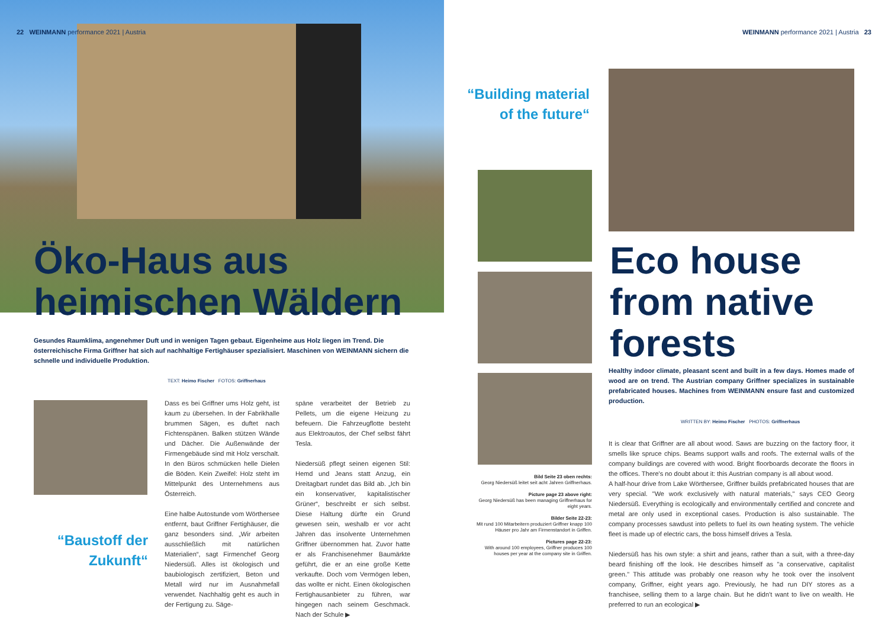22 WEINMANN performance 2021 | Austria
Öko-Haus aus
heimischen Wäldern
Gesundes Raumklima, angenehmer Duft und in wenigen Tagen gebaut. Eigenheime aus Holz liegen im Trend. Die österreichische Firma Griffner hat sich auf nachhaltige Fertighäuser spezialisiert. Maschinen von WEINMANN sichern die schnelle und individuelle Produktion.
TEXT: Heimo Fischer FOTOS: Griffnerhaus
“Baustoff der Zukunft“
Dass es bei Griffner ums Holz geht, ist kaum zu übersehen. In der Fabrikhalle brummen Sägen, es duftet nach Fichtenspänen. Balken stützen Wände und Dächer. Die Außenwände der Firmengebäude sind mit Holz verschalt. In den Büros schmücken helle Dielen die Böden. Kein Zweifel: Holz steht im Mittelpunkt des Unternehmens aus Österreich.
Eine halbe Autostunde vom Wörthersee entfernt, baut Griffner Fertighäuser, die ganz besonders sind. „Wir arbeiten ausschließlich mit natürlichen Materialien“, sagt Firmenchef Georg Niedersüß. Alles ist ökologisch und baubiologisch zertifiziert, Beton und Metall wird nur im Ausnahmefall verwendet. Nachhaltig geht es auch in der Fertigung zu. Säge-
späne verarbeitet der Betrieb zu Pellets, um die eigene Heizung zu befeuern. Die Fahrzeugflotte besteht aus Elektroautos, der Chef selbst fährt Tesla.
Niedersüß pflegt seinen eigenen Stil: Hemd und Jeans statt Anzug, ein Dreitagbart rundet das Bild ab. „Ich bin ein konservativer, kapitalistischer Grüner“, beschreibt er sich selbst. Diese Haltung dürfte ein Grund gewesen sein, weshalb er vor acht Jahren das insolvente Unternehmen Griffner übernommen hat. Zuvor hatte er als Franchisenehmer Baumärkte geführt, die er an eine große Kette verkaufte. Doch vom Vermögen leben, das wollte er nicht. Einen ökologischen Fertighausanbieter zu führen, war hingegen nach seinem Geschmack. Nach der Schule ▶
WEINMANN performance 2021 | Austria 23
“Building material of the future“
Bild Seite 23 oben rechts:
Georg Niedersüß leitet seit acht Jahren Griffnerhaus.
Picture page 23 above right:
Georg Niedersüß has been managing Griffnerhaus for eight years.
Bilder Seite 22-23:
Mit rund 100 Mitarbeitern produziert Griffner knapp 100 Häuser pro Jahr am Firmenstandort in Griffen.
Pictures page 22-23:
With around 100 employees, Griffner produces 100 houses per year at the company site in Griffen.
Eco house
from native
forests
Healthy indoor climate, pleasant scent and built in a few days. Homes made of wood are on trend. The Austrian company Griffner specializes in sustainable prefabricated houses. Machines from WEINMANN ensure fast and customized production.
WRITTEN BY: Heimo Fischer PHOTOS: Griffnerhaus
It is clear that Griffner are all about wood. Saws are buzzing on the factory floor, it smells like spruce chips. Beams support walls and roofs. The external walls of the company buildings are covered with wood. Bright floorboards decorate the floors in the offices. There's no doubt about it: this Austrian company is all about wood.
A half-hour drive from Lake Wörthersee, Griffner builds prefabricated houses that are very special. "We work exclusively with natural materials," says CEO Georg Niedersüß. Everything is ecologically and environmentally certified and concrete and metal are only used in exceptional cases. Production is also sustainable. The company processes sawdust into pellets to fuel its own heating system. The vehicle fleet is made up of electric cars, the boss himself drives a Tesla.
Niedersüß has his own style: a shirt and jeans, rather than a suit, with a three-day beard finishing off the look. He describes himself as "a conservative, capitalist green." This attitude was probably one reason why he took over the insolvent company, Griffner, eight years ago. Previously, he had run DIY stores as a franchisee, selling them to a large chain. But he didn't want to live on wealth. He preferred to run an ecological ▶